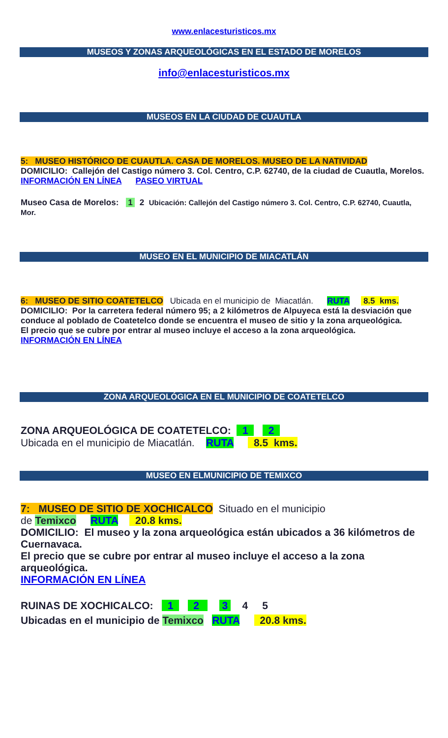www.enlacesturisticos.mx
MUSEOS Y ZONAS ARQUEOLÓGICAS EN EL ESTADO DE MORELOS
info@enlacesturisticos.mx
MUSEOS EN LA CIUDAD DE CUAUTLA
5: MUSEO HISTÓRICO DE CUAUTLA. CASA DE MORELOS. MUSEO DE LA NATIVIDAD
DOMICILIO: Callejón del Castigo número 3. Col. Centro, C.P. 62740, de la ciudad de Cuautla, Morelos.
INFORMACIÓN EN LÍNEA PASEO VIRTUAL
Museo Casa de Morelos: 1 2 Ubicación: Callejón del Castigo número 3. Col. Centro, C.P. 62740, Cuautla, Mor.
MUSEO EN EL MUNICIPIO DE MIACATLÁN
6: MUSEO DE SITIO COATETELCO Ubicada en el municipio de Miacatlán. RUTA 8.5 kms.
DOMICILIO: Por la carretera federal número 95; a 2 kilómetros de Alpuyeca está la desviación que conduce al poblado de Coatetelco donde se encuentra el museo de sitio y la zona arqueológica.
El precio que se cubre por entrar al museo incluye el acceso a la zona arqueológica.
INFORMACIÓN EN LÍNEA
ZONA ARQUEOLÓGICA EN EL MUNICIPIO DE COATETELCO
ZONA ARQUEOLÓGICA DE COATETELCO: 1 2
Ubicada en el municipio de Miacatlán. RUTA 8.5 kms.
MUSEO EN ELMUNICIPIO DE TEMIXCO
7: MUSEO DE SITIO DE XOCHICALCO Situado en el municipio
de Temixco RUTA 20.8 kms.
DOMICILIO: El museo y la zona arqueológica están ubicados a 36 kilómetros de Cuernavaca.
El precio que se cubre por entrar al museo incluye el acceso a la zona arqueológica.
INFORMACIÓN EN LÍNEA
RUINAS DE XOCHICALCO: 1 2 3 4 5
Ubicadas en el municipio de Temixco RUTA 20.8 kms.